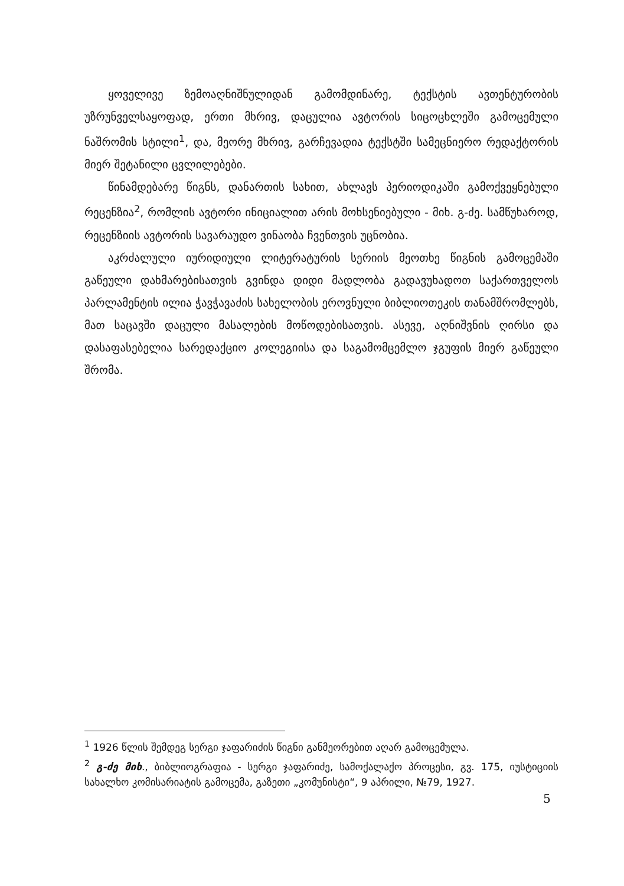ყოველივე ზემოაღნიშნულიდან გამომდინარე, ტექსტის ავთენტურობის უზრუნველსაყოფად, ერთი მხრივ, დაცულია ავტორის სიცოცხლეში გამოცემული ნაშრომის სტილი<sup>1</sup>, და, მეორე მხრივ, გარჩევადია ტექსტში სამეცნიერო რედაქტორის მიერ შეტანილი ცვლილებები.
წინამდებარე წიგნს, დანართის სახით, ახლავს პერიოდიკაში გამოქვეყნებული რეცენზია<sup>2</sup>, რომლის ავტორი ინიციალით არის მოხსენიებული - მიხ. გ-ძე. სამწუხაროდ, რეცენზიის ავტორის სავარაუდო ვინაობა ჩვენთვის უცნობია.
აკრძალული იურიდიული ლიტერატურის სერიის მეოთხე წიგნის გამოცემაში გაწეული დახმარებისათვის გვინდა დიდი მადლობა გადავუხადოთ საქართველოს პარლამენტის ილია ჭავჭავაძის სახელობის ეროვნული ბიბლიოთეკის თანამშრომლებს, მათ საცავში დაცული მასალების მოწოდებისათვის. ასევე, აღნიშვნის ღირსი და დასაფასებელია სარედაქციო კოლეგიისა და საგამომცემლო ჯგუფის მიერ გაწეული შრომა.
<sup>1</sup> 1926 წლის შემდეგ სერგი ჯაფარიძის წიგნი განმეორებით აღარ გამოცემულა.
<sup>2</sup> გ-ძე მიხ., ბიბლიოგრაფია - სერგი ჯაფარიძე, სამოქალაქო პროცესი, გვ. 175, იუსტიციის სახალხო კომისარიატის გამოცემა, გაზეთი „კომუნისტი“, 9 აპრილი, №79, 1927.
5